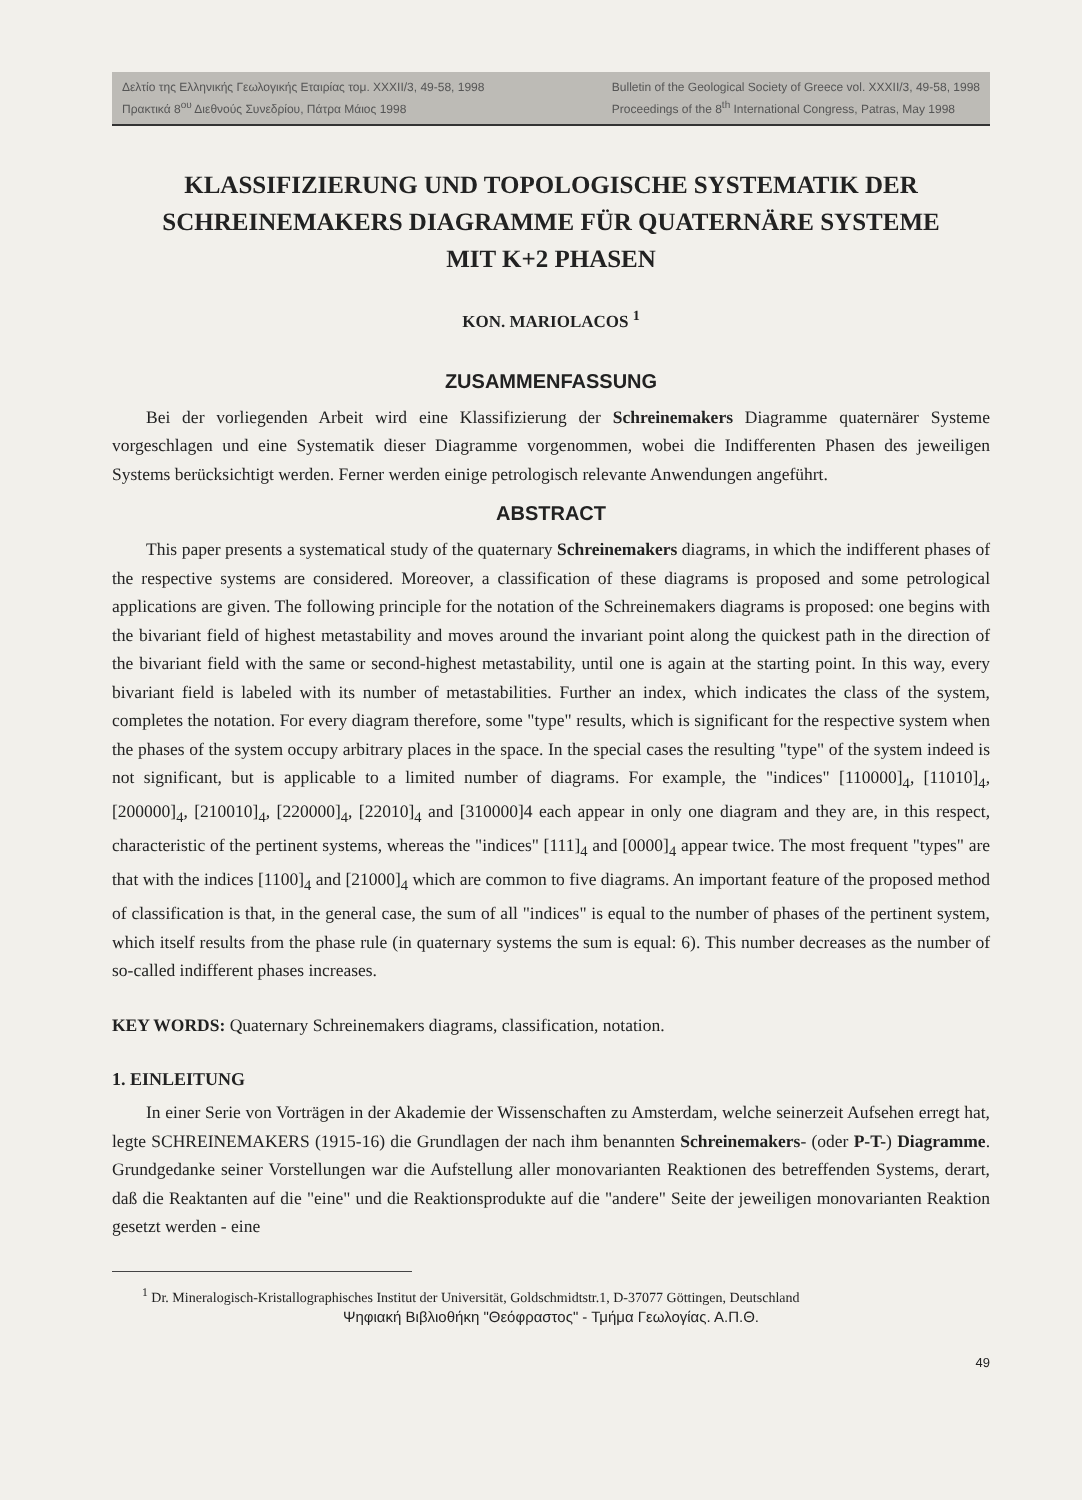Δελτίο της Ελληνικής Γεωλογικής Εταιρίας τομ. XXXII/3, 49-58, 1998
Πρακτικά 8<sup>ου</sup> Διεθνούς Συνεδρίου, Πάτρα Μάιος 1998
Bulletin of the Geological Society of Greece vol. XXXII/3, 49-58, 1998
Proceedings of the 8<sup>th</sup> International Congress, Patras, May 1998
KLASSIFIZIERUNG UND TOPOLOGISCHE SYSTEMATIK DER SCHREINEMAKERS DIAGRAMME FÜR QUATERNÄRE SYSTEME MIT K+2 PHASEN
KON. MARIOLACOS <sup>1</sup>
ZUSAMMENFASSUNG
Bei der vorliegenden Arbeit wird eine Klassifizierung der Schreinemakers Diagramme quaternärer Systeme vorgeschlagen und eine Systematik dieser Diagramme vorgenommen, wobei die Indifferenten Phasen des jeweiligen Systems berücksichtigt werden. Ferner werden einige petrologisch relevante Anwendungen angeführt.
ABSTRACT
This paper presents a systematical study of the quaternary Schreinemakers diagrams, in which the indifferent phases of the respective systems are considered. Moreover, a classification of these diagrams is proposed and some petrological applications are given. The following principle for the notation of the Schreinemakers diagrams is proposed: one begins with the bivariant field of highest metastability and moves around the invariant point along the quickest path in the direction of the bivariant field with the same or second-highest metastability, until one is again at the starting point. In this way, every bivariant field is labeled with its number of metastabilities. Further an index, which indicates the class of the system, completes the notation. For every diagram therefore, some "type" results, which is significant for the respective system when the phases of the system occupy arbitrary places in the space. In the special cases the resulting "type" of the system indeed is not significant, but is applicable to a limited number of diagrams. For example, the "indices" [110000]<sub>4</sub>, [11010]<sub>4</sub>, [200000]<sub>4</sub>, [210010]<sub>4</sub>, [220000]<sub>4</sub>, [22010]<sub>4</sub> and [310000]4 each appear in only one diagram and they are, in this respect, characteristic of the pertinent systems, whereas the "indices" [111]<sub>4</sub> and [0000]<sub>4</sub> appear twice. The most frequent "types" are that with the indices [1100]<sub>4</sub> and [21000]<sub>4</sub> which are common to five diagrams. An important feature of the proposed method of classification is that, in the general case, the sum of all "indices" is equal to the number of phases of the pertinent system, which itself results from the phase rule (in quaternary systems the sum is equal: 6). This number decreases as the number of so-called indifferent phases increases.
KEY WORDS: Quaternary Schreinemakers diagrams, classification, notation.
1. EINLEITUNG
In einer Serie von Vorträgen in der Akademie der Wissenschaften zu Amsterdam, welche seinerzeit Aufsehen erregt hat, legte SCHREINEMAKERS (1915-16) die Grundlagen der nach ihm benannten Schreinemakers- (oder P-T-) Diagramme. Grundgedanke seiner Vorstellungen war die Aufstellung aller monovarianten Reaktionen des betreffenden Systems, derart, daß die Reaktanten auf die "eine" und die Reaktionsprodukte auf die "andere" Seite der jeweiligen monovarianten Reaktion gesetzt werden - eine
<sup>1</sup> Dr. Mineralogisch-Kristallographisches Institut der Universität, Goldschmidtstr.1, D-37077 Göttingen, Deutschland
Ψηφιακή Βιβλιοθήκη "Θεόφραστος" - Τμήμα Γεωλογίας. Α.Π.Θ.
49